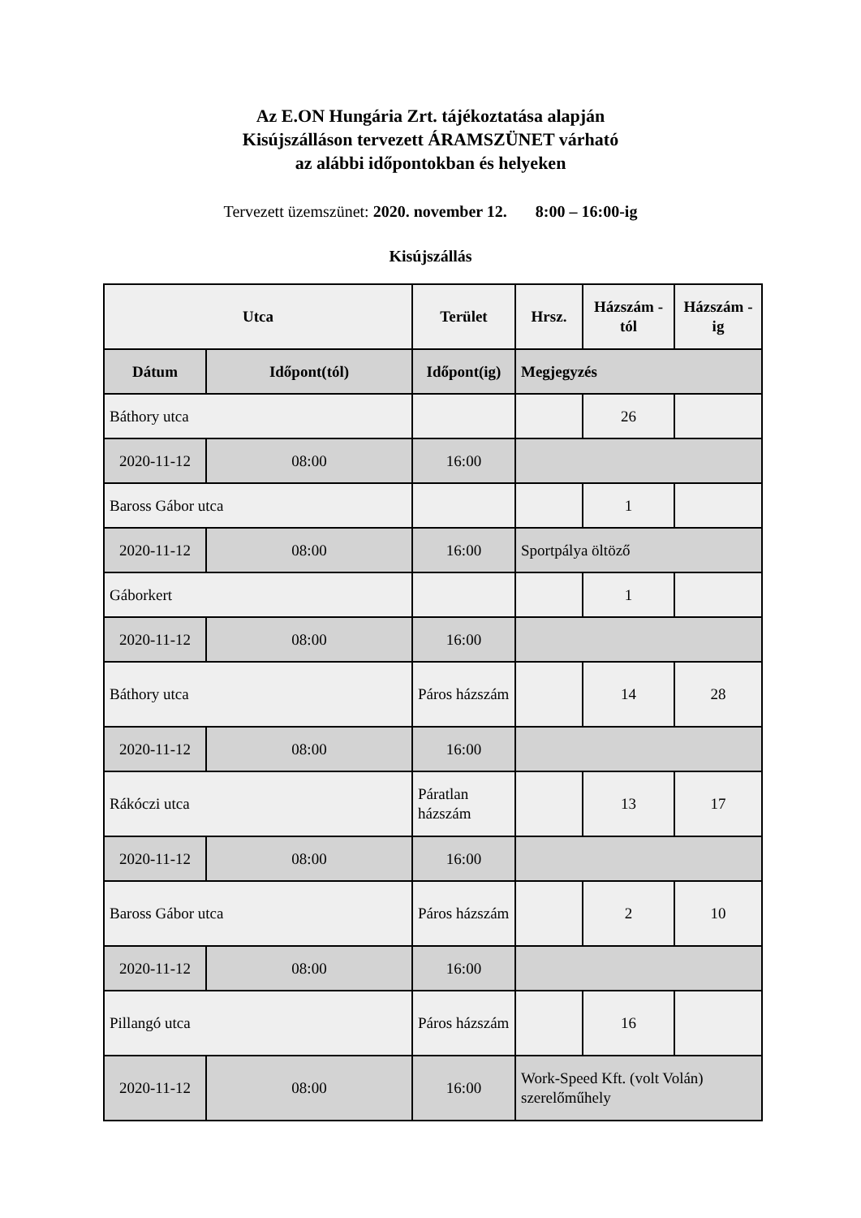Az E.ON Hungária Zrt. tájékoztatása alapján
Kisújszálláson tervezett ÁRAMSZÜNET várható
az alábbi időpontokban és helyeken
Tervezett üzemszünet: 2020. november 12. 8:00 – 16:00-ig
Kisújszállás
| Utca | | Terület | Hrsz. | Házszám - tól | Házszám -ig |
| --- | --- | --- | --- | --- | --- |
| Dátum | Időpont(tól) | Időpont(ig) | Megjegyzés | | |
| Báthory utca | | | | 26 | |
| 2020-11-12 | 08:00 | 16:00 | | | |
| Baross Gábor utca | | | | 1 | |
| 2020-11-12 | 08:00 | 16:00 | Sportpálya öltöző | | |
| Gáborkert | | | | 1 | |
| 2020-11-12 | 08:00 | 16:00 | | | |
| Báthory utca | | Páros házszám | | 14 | 28 |
| 2020-11-12 | 08:00 | 16:00 | | | |
| Rákóczi utca | | Páratlan házszám | | 13 | 17 |
| 2020-11-12 | 08:00 | 16:00 | | | |
| Baross Gábor utca | | Páros házszám | | 2 | 10 |
| 2020-11-12 | 08:00 | 16:00 | | | |
| Pillangó utca | | Páros házszám | | 16 | |
| 2020-11-12 | 08:00 | 16:00 | Work-Speed Kft. (volt Volán) szerelőműhely | | |